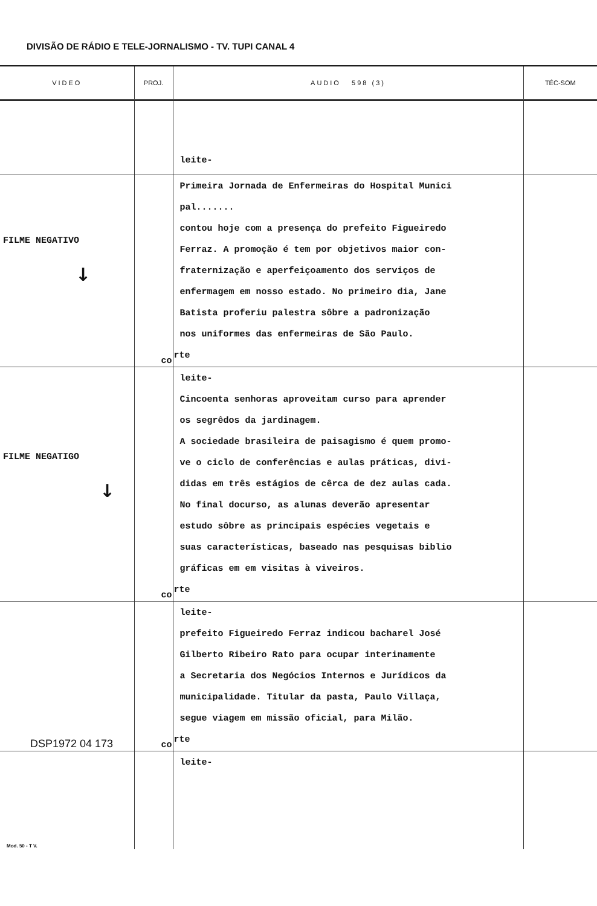DIVISÃO DE RÁDIO E TELE-JORNALISMO - TV. TUPI CANAL 4
| VIDEO | PROJ. | AUDIO 598 (3) | TÉC-SOM |
| --- | --- | --- | --- |
| | | leite- | |
| FILME NEGATIVO ↓ | co | Primeira Jornada de Enfermeiras do Hospital Munici pal....... contou hoje com a presença do prefeito Figueiredo Ferraz. A promoção é tem por objetivos maior con- fraternização e aperfeiçoamento dos serviços de enfermagem em nosso estado. No primeiro dia, Jane Batista proferiu palestra sôbre a padronização nos uniformes das enfermeiras de São Paulo. rte | |
| FILME NEGATIGO ↓ | co | leite- Cincoenta senhoras aproveitam curso para aprender os segrêdos da jardinagem. A sociedade brasileira de paisagismo é quem promo- ve o ciclo de conferências e aulas práticas, divi- didas em três estágios de cêrca de dez aulas cada. No final docurso, as alunas deverão apresentar estudo sôbre as principais espécies vegetais e suas características, baseado nas pesquisas biblio gráficas em em visitas à viveiros. rte | |
| DSP1972 04 173 | co | leite- prefeito Figueiredo Ferraz indicou bacharel José Gilberto Ribeiro Rato para ocupar interinamente a Secretaria dos Negócios Internos e Jurídicos da municipalidade. Titular da pasta, Paulo Villaça, segue viagem em missão oficial, para Milão. rte | |
| Mod. 50 - T V. | | leite- | |